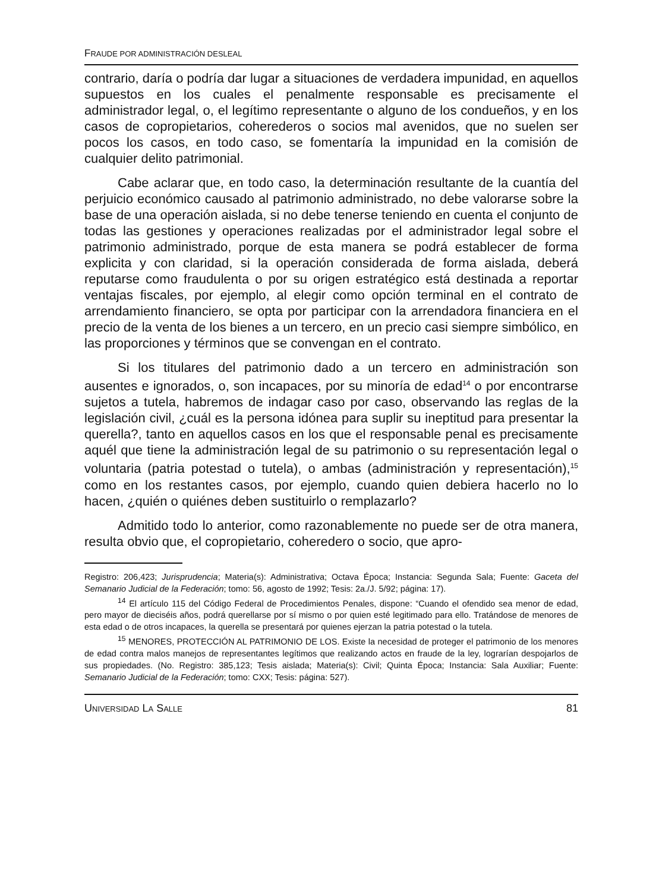FRAUDE POR ADMINISTRACIÓN DESLEAL
contrario, daría o podría dar lugar a situaciones de verdadera impunidad, en aquellos supuestos en los cuales el penalmente responsable es precisamente el administrador legal, o, el legítimo representante o alguno de los condueños, y en los casos de copropietarios, coherederos o socios mal avenidos, que no suelen ser pocos los casos, en todo caso, se fomentaría la impunidad en la comisión de cualquier delito patrimonial.
Cabe aclarar que, en todo caso, la determinación resultante de la cuantía del perjuicio económico causado al patrimonio administrado, no debe valorarse sobre la base de una operación aislada, si no debe tenerse teniendo en cuenta el conjunto de todas las gestiones y operaciones realizadas por el administrador legal sobre el patrimonio administrado, porque de esta manera se podrá establecer de forma explicita y con claridad, si la operación considerada de forma aislada, deberá reputarse como fraudulenta o por su origen estratégico está destinada a reportar ventajas fiscales, por ejemplo, al elegir como opción terminal en el contrato de arrendamiento financiero, se opta por participar con la arrendadora financiera en el precio de la venta de los bienes a un tercero, en un precio casi siempre simbólico, en las proporciones y términos que se convengan en el contrato.
Si los titulares del patrimonio dado a un tercero en administración son ausentes e ignorados, o, son incapaces, por su minoría de edad<sup>14</sup> o por encontrarse sujetos a tutela, habremos de indagar caso por caso, observando las reglas de la legislación civil, ¿cuál es la persona idónea para suplir su ineptitud para presentar la querella?, tanto en aquellos casos en los que el responsable penal es precisamente aquél que tiene la administración legal de su patrimonio o su representación legal o voluntaria (patria potestad o tutela), o ambas (administración y representación),<sup>15</sup> como en los restantes casos, por ejemplo, cuando quien debiera hacerlo no lo hacen, ¿quién o quiénes deben sustituirlo o remplazarlo?
Admitido todo lo anterior, como razonablemente no puede ser de otra manera, resulta obvio que, el copropietario, coheredero o socio, que apro-
Registro: 206,423; Jurisprudencia; Materia(s): Administrativa; Octava Época; Instancia: Segunda Sala; Fuente: Gaceta del Semanario Judicial de la Federación; tomo: 56, agosto de 1992; Tesis: 2a./J. 5/92; página: 17).
<sup>14</sup> El artículo 115 del Código Federal de Procedimientos Penales, dispone: “Cuando el ofendido sea menor de edad, pero mayor de dieciséis años, podrá querellarse por sí mismo o por quien esté legitimado para ello. Tratándose de menores de esta edad o de otros incapaces, la querella se presentará por quienes ejerzan la patria potestad o la tutela.
<sup>15</sup> MENORES, PROTECCIÓN AL PATRIMONIO DE LOS. Existe la necesidad de proteger el patrimonio de los menores de edad contra malos manejos de representantes legítimos que realizando actos en fraude de la ley, lograrían despojarlos de sus propiedades. (No. Registro: 385,123; Tesis aislada; Materia(s): Civil; Quinta Época; Instancia: Sala Auxiliar; Fuente: Semanario Judicial de la Federación; tomo: CXX; Tesis: página: 527).
UNIVERSIDAD LA SALLE 81